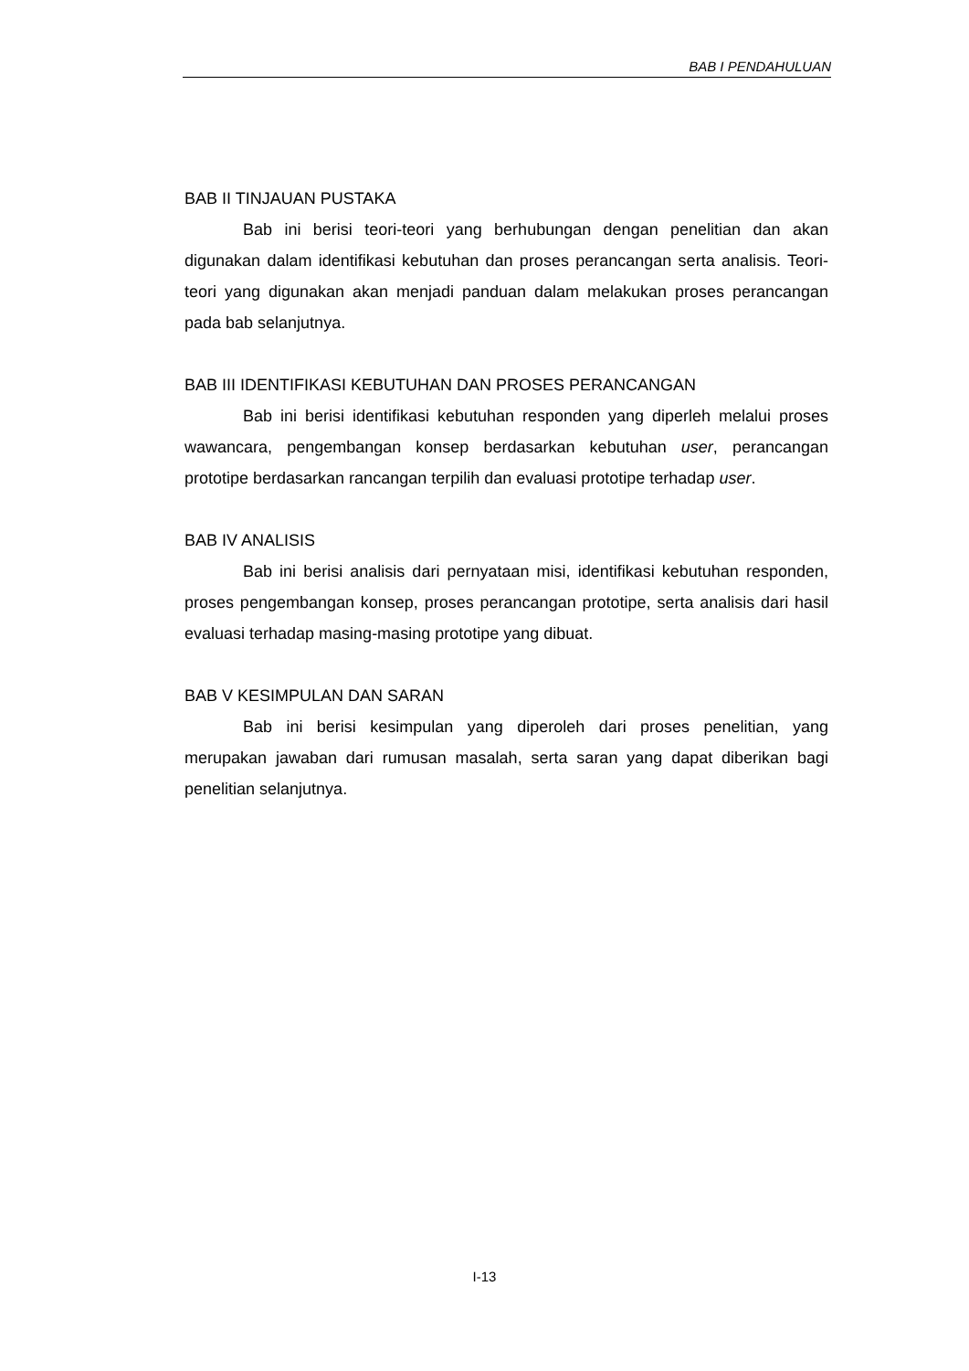BAB I PENDAHULUAN
BAB II TINJAUAN PUSTAKA
Bab ini berisi teori-teori yang berhubungan dengan penelitian dan akan digunakan dalam identifikasi kebutuhan dan proses perancangan serta analisis. Teori-teori yang digunakan akan menjadi panduan dalam melakukan proses perancangan pada bab selanjutnya.
BAB III IDENTIFIKASI KEBUTUHAN DAN PROSES PERANCANGAN
Bab ini berisi identifikasi kebutuhan responden yang diperleh melalui proses wawancara, pengembangan konsep berdasarkan kebutuhan user, perancangan prototipe berdasarkan rancangan terpilih dan evaluasi prototipe terhadap user.
BAB IV ANALISIS
Bab ini berisi analisis dari pernyataan misi, identifikasi kebutuhan responden, proses pengembangan konsep, proses perancangan prototipe, serta analisis dari hasil evaluasi terhadap masing-masing prototipe yang dibuat.
BAB V KESIMPULAN DAN SARAN
Bab ini berisi kesimpulan yang diperoleh dari proses penelitian, yang merupakan jawaban dari rumusan masalah, serta saran yang dapat diberikan bagi penelitian selanjutnya.
I-13